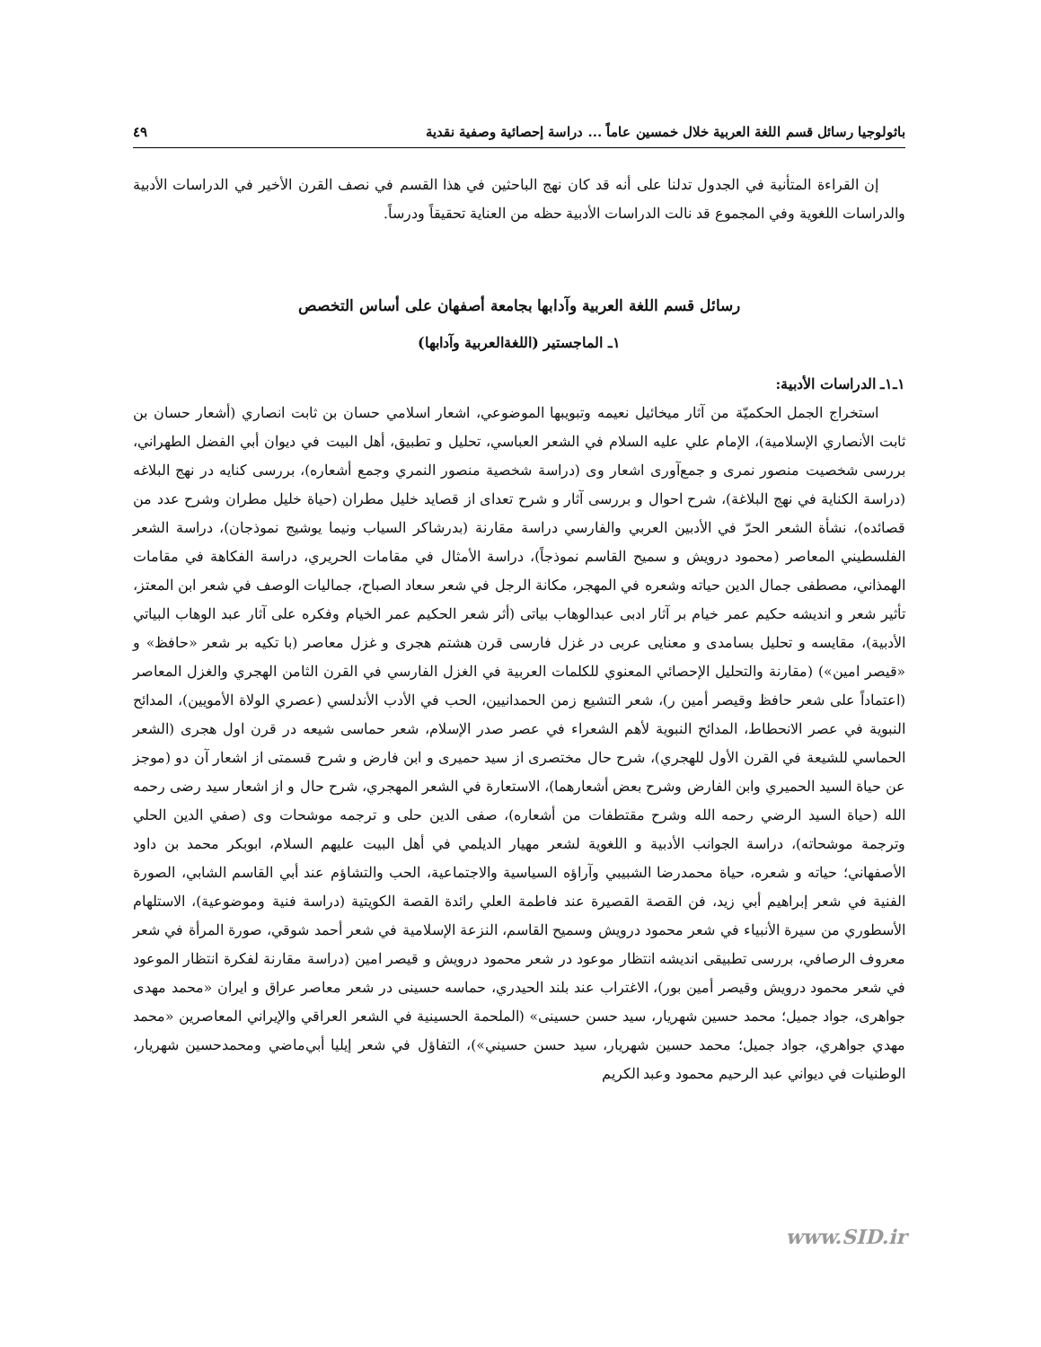باثولوجيا رسائل قسم اللغة العربية خلال خمسين عاماً ... دراسة إحصائية وصفية نقدية ٤٩
إن القراءة المتأنية في الجدول تدلنا على أنه قد كان نهج الباحثين في هذا القسم في نصف القرن الأخير في الدراسات الأدبية والدراسات اللغوية وفي المجموع قد نالت الدراسات الأدبية حظه من العناية تحقيقاً ودرساً.
رسائل قسم اللغة العربية وآدابها بجامعة أصفهان على أساس التخصص
١ـ الماجستير (اللغةالعربية وآدابها)
١ـ١ـ الدراسات الأدبية:
استخراج الجمل الحكميّة من آثار ميخائيل نعيمه وتبويبها الموضوعي، اشعار اسلامي حسان بن ثابت انصاري (أشعار حسان بن ثابت الأنصاري الإسلامية)، الإمام علي عليه السلام في الشعر العباسي، تحليل و تطبيق، أهل البيت في ديوان أبي الفضل الطهراني، بررسى شخصيت منصور نمرى و جمع‌آورى اشعار وى (دراسة شخصية منصور النمري وجمع أشعاره)، بررسى كنايه در نهج البلاغه (دراسة الكناية في نهج البلاغة)، شرح احوال و بررسى آثار و شرح تعداى از قصايد خليل مطران (حياة خليل مطران وشرح عدد من قصائده)، نشأة الشعر الحرّ في الأدبين العربي والفارسي دراسة مقارنة (بدرشاكر السياب ونيما يوشيج نموذجان)، دراسة الشعر الفلسطيني المعاصر (محمود درويش و سميح القاسم نموذجاً)، دراسة الأمثال في مقامات الحريري، دراسة الفكاهة في مقامات الهمذاني، مصطفى جمال الدين حياته وشعره في المهجر، مكانة الرجل في شعر سعاد الصباح، جماليات الوصف في شعر ابن المعتز، تأثير شعر و انديشه حكيم عمر خيام بر آثار ادبى عبدالوهاب بياتى (أثر شعر الحكيم عمر الخيام وفكره على آثار عبد الوهاب البياتي الأدبية)، مقايسه و تحليل بسامدى و معنايى عربى در غزل فارسى قرن هشتم هجرى و غزل معاصر (با تكيه بر شعر «حافظ» و «قيصر امين») (مقارنة والتحليل الإحصائي المعنوي للكلمات العربية في الغزل الفارسي في القرن الثامن الهجري والغزل المعاصر (اعتماداً على شعر حافظ وقيصر أمين ر)، شعر التشيع زمن الحمدانيين، الحب في الأدب الأندلسي (عصري الولاة الأمويين)، المدائح النبوية في عصر الانحطاط، المدائح النبوية لأهم الشعراء في عصر صدر الإسلام، شعر حماسى شيعه در قرن اول هجرى (الشعر الحماسي للشيعة في القرن الأول للهجري)، شرح حال مختصرى از سيد حميرى و ابن فارض و شرح قسمتى از اشعار آن دو (موجز عن حياة السيد الحميري وابن الفارض وشرح بعض أشعارهما)، الاستعارة في الشعر المهجري، شرح حال و از اشعار سيد رضى رحمه الله (حياة السيد الرضي رحمه الله وشرح مقتطفات من أشعاره)، صفى الدين حلى و ترجمه موشحات وى (صفي الدين الحلي وترجمة موشحاته)، دراسة الجوانب الأدبية و اللغوية لشعر مهيار الديلمي في أهل البيت عليهم السلام، ابوبكر محمد بن داود الأصفهاني؛ حياته و شعره، حياة محمدرضا الشبيبي وآراؤه السياسية والاجتماعية، الحب والتشاؤم عند أبي القاسم الشابي، الصورة الفنية في شعر إبراهيم أبي زيد، فن القصة القصيرة عند فاطمة العلي رائدة القصة الكويتية (دراسة فنية وموضوعية)، الاستلهام الأسطوري من سيرة الأنبياء في شعر محمود درويش وسميح القاسم، النزعة الإسلامية في شعر أحمد شوقي، صورة المرأة في شعر معروف الرصافي، بررسى تطبيقى انديشه انتظار موعود در شعر محمود درويش و قيصر امين (دراسة مقارنة لفكرة انتظار الموعود في شعر محمود درويش وقيصر أمين بور)، الاغتراب عند بلند الحيدري، حماسه حسينى در شعر معاصر عراق و ايران «محمد مهدى جواهرى، جواد جميل؛ محمد حسين شهريار، سيد حسن حسينى» (الملحمة الحسينية في الشعر العراقي والإيراني المعاصرين «محمد مهدي جواهري، جواد جميل؛ محمد حسين شهريار، سيد حسن حسيني»)، التفاؤل في شعر إيليا أبي‌ماضي ومحمدحسين شهريار، الوطنيات في ديواني عبد الرحيم محمود وعبد الكريم
www.SID.ir